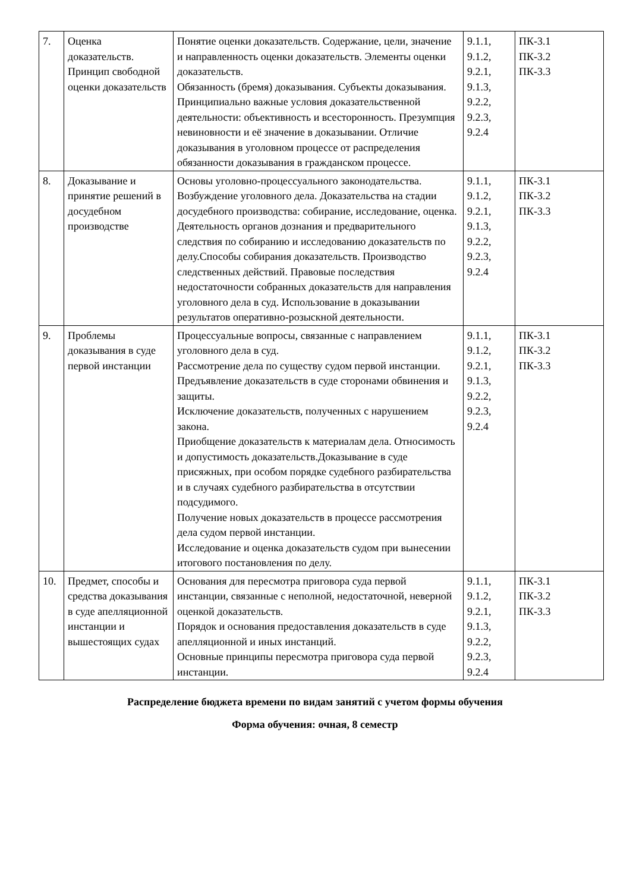| 7. | Оценка доказательств. Принцип свободной оценки доказательств | Понятие оценки доказательств. Содержание, цели, значение и направленность оценки доказательств. Элементы оценки доказательств. Обязанность (бремя) доказывания. Субъекты доказывания. Принципиально важные условия доказательственной деятельности: объективность и всесторонность. Презумпция невиновности и её значение в доказывании. Отличие доказывания в уголовном процессе от распределения обязанности доказывания в гражданском процессе. | 9.1.1, 9.1.2, 9.2.1, 9.1.3, 9.2.2, 9.2.3, 9.2.4 | ПК-3.1 ПК-3.2 ПК-3.3 |
| 8. | Доказывание и принятие решений в досудебном производстве | Основы уголовно-процессуального законодательства. Возбуждение уголовного дела. Доказательства на стадии досудебного производства: собирание, исследование, оценка. Деятельность органов дознания и предварительного следствия по собиранию и исследованию доказательств по делу.Способы собирания доказательств. Производство следственных действий. Правовые последствия недостаточности собранных доказательств для направления уголовного дела в суд. Использование в доказывании результатов оперативно-розыскной деятельности. | 9.1.1, 9.1.2, 9.2.1, 9.1.3, 9.2.2, 9.2.3, 9.2.4 | ПК-3.1 ПК-3.2 ПК-3.3 |
| 9. | Проблемы доказывания в суде первой инстанции | Процессуальные вопросы, связанные с направлением уголовного дела в суд. Рассмотрение дела по существу судом первой инстанции. Предъявление доказательств в суде сторонами обвинения и защиты. Исключение доказательств, полученных с нарушением закона. Приобщение доказательств к материалам дела. Относимость и допустимость доказательств.Доказывание в суде присяжных, при особом порядке судебного разбирательства и в случаях судебного разбирательства в отсутствии подсудимого. Получение новых доказательств в процессе рассмотрения дела судом первой инстанции. Исследование и оценка доказательств судом при вынесении итогового постановления по делу. | 9.1.1, 9.1.2, 9.2.1, 9.1.3, 9.2.2, 9.2.3, 9.2.4 | ПК-3.1 ПК-3.2 ПК-3.3 |
| 10. | Предмет, способы и средства доказывания в суде апелляционной инстанции и вышестоящих судах | Основания для пересмотра приговора суда первой инстанции, связанные с неполной, недостаточной, неверной оценкой доказательств. Порядок и основания предоставления доказательств в суде апелляционной и иных инстанций. Основные принципы пересмотра приговора суда первой инстанции. | 9.1.1, 9.1.2, 9.2.1, 9.1.3, 9.2.2, 9.2.3, 9.2.4 | ПК-3.1 ПК-3.2 ПК-3.3 |
Распределение бюджета времени по видам занятий с учетом формы обучения
Форма обучения: очная, 8 семестр